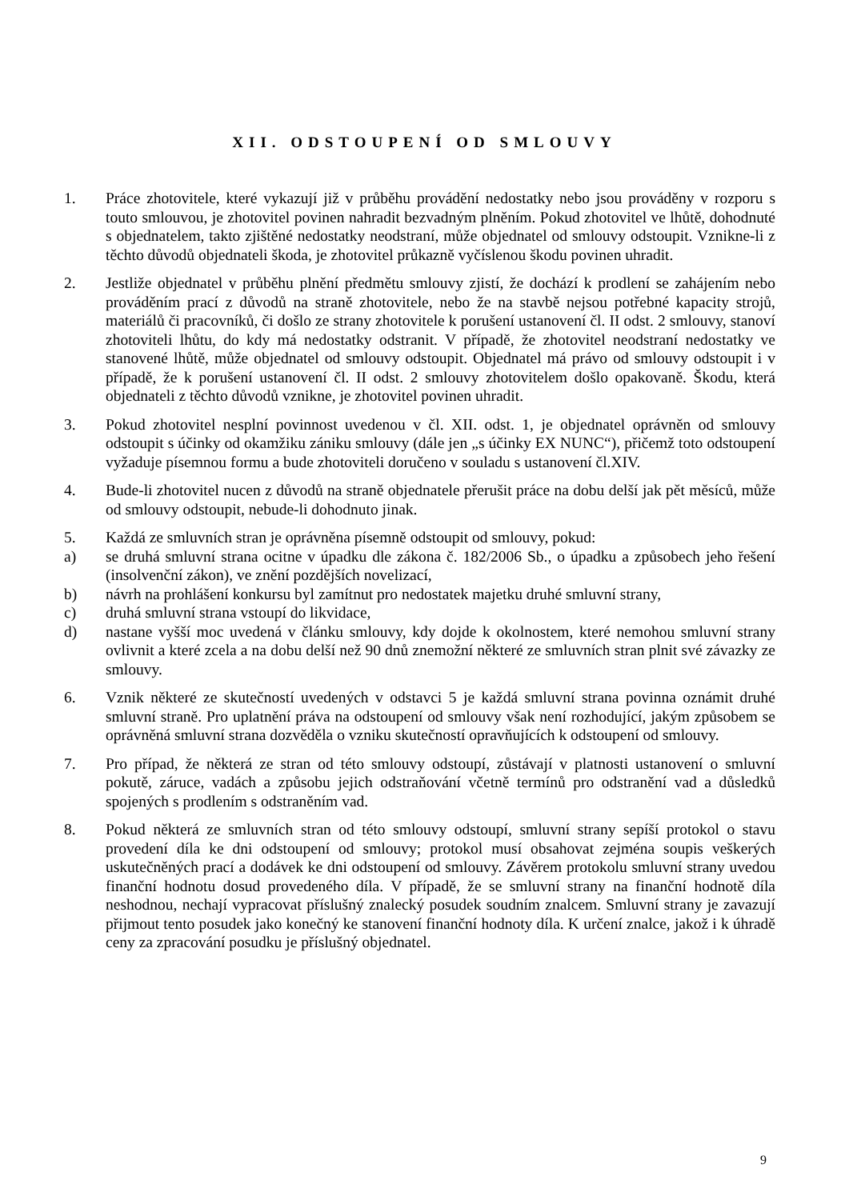XII. ODSTOUPENÍ OD SMLOUVY
1. Práce zhotovitele, které vykazují již v průběhu provádění nedostatky nebo jsou prováděny v rozporu s touto smlouvou, je zhotovitel povinen nahradit bezvadným plněním. Pokud zhotovitel ve lhůtě, dohodnuté s objednatelem, takto zjištěné nedostatky neodstraní, může objednatel od smlouvy odstoupit. Vznikne-li z těchto důvodů objednateli škoda, je zhotovitel průkazně vyčíslenou škodu povinen uhradit.
2. Jestliže objednatel v průběhu plnění předmětu smlouvy zjistí, že dochází k prodlení se zahájením nebo prováděním prací z důvodů na straně zhotovitele, nebo že na stavbě nejsou potřebné kapacity strojů, materiálů či pracovníků, či došlo ze strany zhotovitele k porušení ustanovení čl. II odst. 2 smlouvy, stanoví zhotoviteli lhůtu, do kdy má nedostatky odstranit. V případě, že zhotovitel neodstraní nedostatky ve stanovené lhůtě, může objednatel od smlouvy odstoupit. Objednatel má právo od smlouvy odstoupit i v případě, že k porušení ustanovení čl. II odst. 2 smlouvy zhotovitelem došlo opakovaně. Škodu, která objednateli z těchto důvodů vznikne, je zhotovitel povinen uhradit.
3. Pokud zhotovitel nesplní povinnost uvedenou v čl. XII. odst. 1, je objednatel oprávněn od smlouvy odstoupit s účinky od okamžiku zániku smlouvy (dále jen „s účinky EX NUNC“), přičemž toto odstoupení vyžaduje písemnou formu a bude zhotoviteli doručeno v souladu s ustanovení čl.XIV.
4. Bude-li zhotovitel nucen z důvodů na straně objednatele přerušit práce na dobu delší jak pět měsíců, může od smlouvy odstoupit, nebude-li dohodnuto jinak.
5. Každá ze smluvních stran je oprávněna písemně odstoupit od smlouvy, pokud:
a) se druhá smluvní strana ocitne v úpadku dle zákona č. 182/2006 Sb., o úpadku a způsobech jeho řešení (insolvenční zákon), ve znění pozdějších novelizací,
b) návrh na prohlášení konkursu byl zamítnut pro nedostatek majetku druhé smluvní strany,
c) druhá smluvní strana vstoupí do likvidace,
d) nastane vyšší moc uvedená v článku smlouvy, kdy dojde k okolnostem, které nemohou smluvní strany ovlivnit a které zcela a na dobu delší než 90 dnů znemožní některé ze smluvních stran plnit své závazky ze smlouvy.
6. Vznik některé ze skutečností uvedených v odstavci 5 je každá smluvní strana povinna oznámit druhé smluvní straně. Pro uplatnění práva na odstoupení od smlouvy však není rozhodující, jakým způsobem se oprávněná smluvní strana dozvěděla o vzniku skutečností opravňujících k odstoupení od smlouvy.
7. Pro případ, že některá ze stran od této smlouvy odstoupí, zůstávají v platnosti ustanovení o smluvní pokutě, záruce, vadách a způsobu jejich odstraňování včetně termínů pro odstranění vad a důsledků spojených s prodlením s odstraněním vad.
8. Pokud některá ze smluvních stran od této smlouvy odstoupí, smluvní strany sepíší protokol o stavu provedení díla ke dni odstoupení od smlouvy; protokol musí obsahovat zejména soupis veškerých uskutečněných prací a dodávek ke dni odstoupení od smlouvy. Závěrem protokolu smluvní strany uvedou finanční hodnotu dosud provedeného díla. V případě, že se smluvní strany na finanční hodnotě díla neshodnou, nechají vypracovat příslušný znalecký posudek soudním znalcem. Smluvní strany je zavazují přijmout tento posudek jako konečný ke stanovení finanční hodnoty díla. K určení znalce, jakož i k úhradě ceny za zpracování posudku je příslušný objednatel.
9